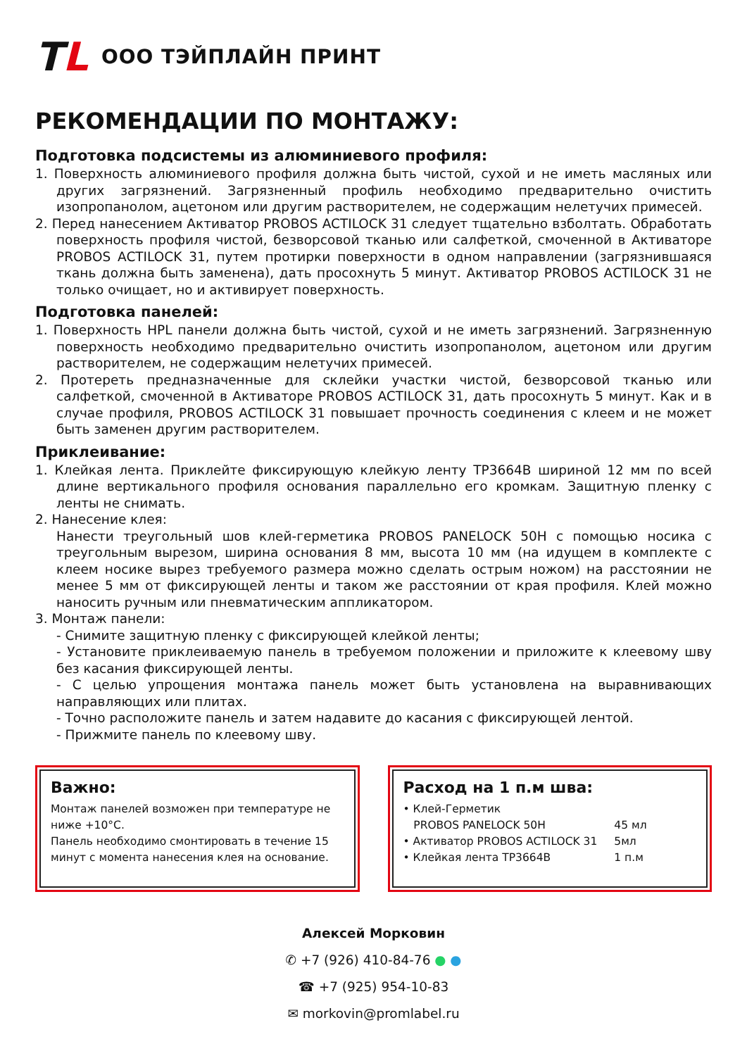TL
ООО ТЭЙПЛАЙН ПРИНТ
РЕКОМЕНДАЦИИ ПО МОНТАЖУ:
Подготовка подсистемы из алюминиевого профиля:
1. Поверхность алюминиевого профиля должна быть чистой, сухой и не иметь масляных или других загрязнений. Загрязненный профиль необходимо предварительно очистить изопропанолом, ацетоном или другим растворителем, не содержащим нелетучих примесей.
2. Перед нанесением Активатор PROBOS ACTILOCK 31 следует тщательно взболтать. Обработать поверхность профиля чистой, безворсовой тканью или салфеткой, смоченной в Активаторе PROBOS ACTILOCK 31, путем протирки поверхности в одном направлении (загрязнившаяся ткань должна быть заменена), дать просохнуть 5 минут. Активатор PROBOS ACTILOCK 31 не только очищает, но и активирует поверхность.
Подготовка панелей:
1. Поверхность HPL панели должна быть чистой, сухой и не иметь загрязнений. Загрязненную поверхность необходимо предварительно очистить изопропанолом, ацетоном или другим растворителем, не содержащим нелетучих примесей.
2. Протереть предназначенные для склейки участки чистой, безворсовой тканью или салфеткой, смоченной в Активаторе PROBOS ACTILOCK 31, дать просохнуть 5 минут. Как и в случае профиля, PROBOS ACTILOCK 31 повышает прочность соединения с клеем и не может быть заменен другим растворителем.
Приклеивание:
1. Клейкая лента. Приклейте фиксирующую клейкую ленту TP3664B шириной 12 мм по всей длине вертикального профиля основания параллельно его кромкам. Защитную пленку с ленты не снимать.
2. Нанесение клея:
Нанести треугольный шов клей-герметика PROBOS PANELOCK 50H с помощью носика с треугольным вырезом, ширина основания 8 мм, высота 10 мм (на идущем в комплекте с клеем носике вырез требуемого размера можно сделать острым ножом) на расстоянии не менее 5 мм от фиксирующей ленты и таком же расстоянии от края профиля. Клей можно наносить ручным или пневматическим аппликатором.
3. Монтаж панели:
- Снимите защитную пленку с фиксирующей клейкой ленты;
- Установите приклеиваемую панель в требуемом положении и приложите к клеевому шву без касания фиксирующей ленты.
- С целью упрощения монтажа панель может быть установлена на выравнивающих направляющих или плитах.
- Точно расположите панель и затем надавите до касания с фиксирующей лентой.
- Прижмите панель по клеевому шву.
Важно:
Монтаж панелей возможен при температуре не ниже +10°С.
Панель необходимо смонтировать в течение 15 минут с момента нанесения клея на основание.
Расход на 1 п.м шва:
| • Клей-Герметик | |
| PROBOS PANELOCK 50H | 45 мл |
| • Активатор PROBOS ACTILOCK 31 | 5мл |
| • Клейкая лента TP3664B | 1 п.м |
Алексей Морковин
✆ +7 (926) 410-84-76 ● ●
☎ +7 (925) 954-10-83
✉ morkovin@promlabel.ru